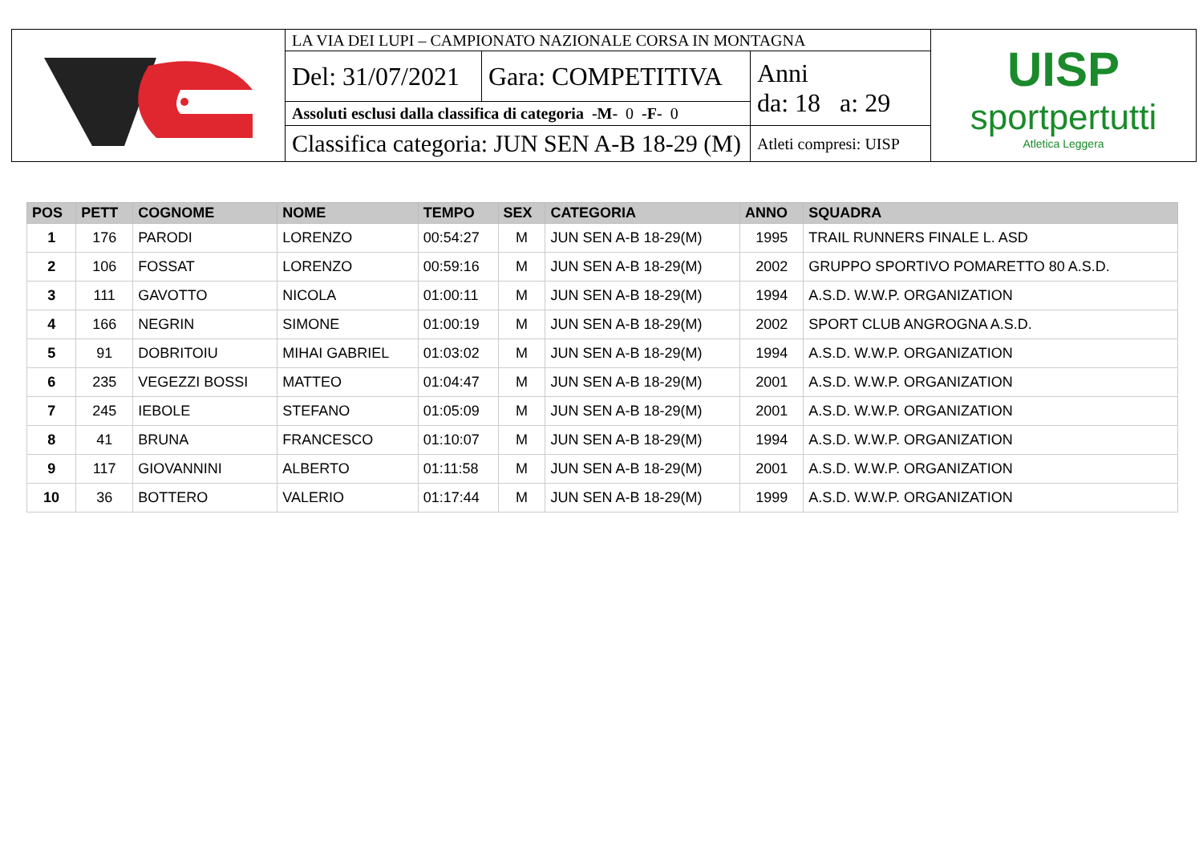| | LA VIA DEI LUPI – CAMPIONATO NAZIONALE CORSA IN MONTAGNA | | | UISP sportpertutti Atletica Leggera |
| | Del: 31/07/2021 | Gara: COMPETITIVA | Anni da: 18 a: 29 | |
| | Assoluti esclusi dalla classifica di categoria -M- 0 -F- 0 | | | |
| | Classifica categoria: JUN SEN A-B 18-29 (M) | | Atleti compresi: UISP | |
| POS | PETT | COGNOME | NOME | TEMPO | SEX | CATEGORIA | ANNO | SQUADRA |
| --- | --- | --- | --- | --- | --- | --- | --- | --- |
| 1 | 176 | PARODI | LORENZO | 00:54:27 | M | JUN SEN A-B 18-29(M) | 1995 | TRAIL RUNNERS FINALE L. ASD |
| 2 | 106 | FOSSAT | LORENZO | 00:59:16 | M | JUN SEN A-B 18-29(M) | 2002 | GRUPPO SPORTIVO POMARETTO 80 A.S.D. |
| 3 | 111 | GAVOTTO | NICOLA | 01:00:11 | M | JUN SEN A-B 18-29(M) | 1994 | A.S.D. W.W.P. ORGANIZATION |
| 4 | 166 | NEGRIN | SIMONE | 01:00:19 | M | JUN SEN A-B 18-29(M) | 2002 | SPORT CLUB ANGROGNA A.S.D. |
| 5 | 91 | DOBRITOIU | MIHAI GABRIEL | 01:03:02 | M | JUN SEN A-B 18-29(M) | 1994 | A.S.D. W.W.P. ORGANIZATION |
| 6 | 235 | VEGEZZI BOSSI | MATTEO | 01:04:47 | M | JUN SEN A-B 18-29(M) | 2001 | A.S.D. W.W.P. ORGANIZATION |
| 7 | 245 | IEBOLE | STEFANO | 01:05:09 | M | JUN SEN A-B 18-29(M) | 2001 | A.S.D. W.W.P. ORGANIZATION |
| 8 | 41 | BRUNA | FRANCESCO | 01:10:07 | M | JUN SEN A-B 18-29(M) | 1994 | A.S.D. W.W.P. ORGANIZATION |
| 9 | 117 | GIOVANNINI | ALBERTO | 01:11:58 | M | JUN SEN A-B 18-29(M) | 2001 | A.S.D. W.W.P. ORGANIZATION |
| 10 | 36 | BOTTERO | VALERIO | 01:17:44 | M | JUN SEN A-B 18-29(M) | 1999 | A.S.D. W.W.P. ORGANIZATION |